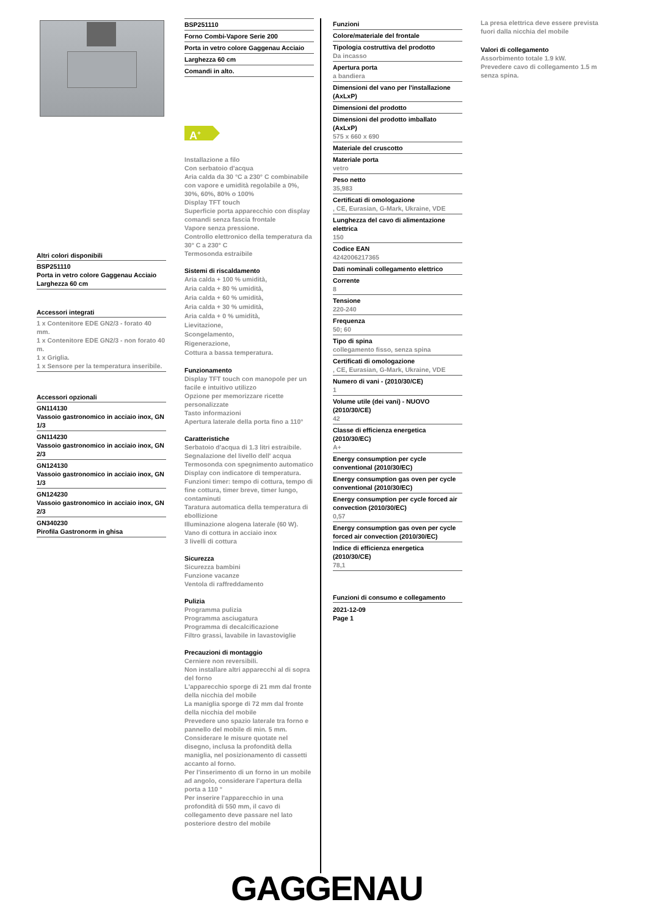Altri colori disponibili
BSP251110
Porta in vetro colore Gaggenau Acciaio
Larghezza 60 cm
Accessori integrati
1 x Contenitore EDE GN2/3 - forato 40 mm.
1 x Contenitore EDE GN2/3 - non forato 40 m.
1 x Griglia.
1 x Sensore per la temperatura inseribile.
Accessori opzionali
GN114130
Vassoio gastronomico in acciaio inox, GN 1/3
GN114230
Vassoio gastronomico in acciaio inox, GN 2/3
GN124130
Vassoio gastronomico in acciaio inox, GN 1/3
GN124230
Vassoio gastronomico in acciaio inox, GN 2/3
GN340230
Pirofila Gastronorm in ghisa
BSP251110
Forno Combi-Vapore Serie 200
Porta in vetro colore Gaggenau Acciaio
Larghezza 60 cm
Comandi in alto.
A<sup>+</sup>
Installazione a filo
Con serbatoio d'acqua
Aria calda da 30 °C a 230° C combinabile con vapore e umidità regolabile a 0%, 30%, 60%, 80% o 100%
Display TFT touch
Superficie porta apparecchio con display comandi senza fascia frontale
Vapore senza pressione.
Controllo elettronico della temperatura da 30° C a 230° C
Termosonda estraibile
Sistemi di riscaldamento
Aria calda + 100 % umidità,
Aria calda + 80 % umidità,
Aria calda + 60 % umidità,
Aria calda + 30 % umidità,
Aria calda + 0 % umidità,
Lievitazione,
Scongelamento,
Rigenerazione,
Cottura a bassa temperatura.
Funzionamento
Display TFT touch con manopole per un facile e intuitivo utilizzo
Opzione per memorizzare ricette personalizzate
Tasto informazioni
Apertura laterale della porta fino a 110°
Caratteristiche
Serbatoio d'acqua di 1.3 litri estraibile.
Segnalazione del livello dell' acqua
Termosonda con spegnimento automatico
Display con indicatore di temperatura.
Funzioni timer: tempo di cottura, tempo di fine cottura, timer breve, timer lungo, contaminuti
Taratura automatica della temperatura di ebollizione
Illuminazione alogena laterale (60 W).
Vano di cottura in acciaio inox
3 livelli di cottura
Sicurezza
Sicurezza bambini
Funzione vacanze
Ventola di raffreddamento
Pulizia
Programma pulizia
Programma asciugatura
Programma di decalcificazione
Filtro grassi, lavabile in lavastoviglie
Precauzioni di montaggio
Cerniere non reversibili.
Non installare altri apparecchi al di sopra del forno
L'apparecchio sporge di 21 mm dal fronte della nicchia del mobile
La maniglia sporge di 72 mm dal fronte della nicchia del mobile
Prevedere uno spazio laterale tra forno e pannello del mobile di min. 5 mm.
Considerare le misure quotate nel disegno, inclusa la profondità della maniglia, nel posizionamento di cassetti accanto al forno.
Per l'inserimento di un forno in un mobile ad angolo, considerare l'apertura della porta a 110 °
Per inserire l'apparecchio in una profondità di 550 mm, il cavo di collegamento deve passare nel lato posteriore destro del mobile
Funzioni
Colore/materiale del frontale
Tipologia costruttiva del prodotto
Da incasso
Apertura porta
a bandiera
Dimensioni del vano per l'installazione (AxLxP)
Dimensioni del prodotto
Dimensioni del prodotto imballato (AxLxP)
575 x 660 x 690
Materiale del cruscotto
Materiale porta
vetro
Peso netto
35,983
Certificati di omologazione
, CE, Eurasian, G-Mark, Ukraine, VDE
Lunghezza del cavo di alimentazione elettrica
150
Codice EAN
4242006217365
Dati nominali collegamento elettrico
Corrente
8
Tensione
220-240
Frequenza
50; 60
Tipo di spina
collegamento fisso, senza spina
Certificati di omologazione
, CE, Eurasian, G-Mark, Ukraine, VDE
Numero di vani - (2010/30/CE)
1
Volume utile (dei vani) - NUOVO (2010/30/CE)
42
Classe di efficienza energetica (2010/30/EC)
A+
Energy consumption per cycle conventional (2010/30/EC)
Energy consumption gas oven per cycle conventional (2010/30/EC)
Energy consumption per cycle forced air convection (2010/30/EC)
0,57
Energy consumption gas oven per cycle forced air convection (2010/30/EC)
Indice di efficienza energetica (2010/30/CE)
78,1
Funzioni di consumo e collegamento
2021-12-09
Page 1
La presa elettrica deve essere prevista fuori dalla nicchia del mobile
Valori di collegamento
Assorbimento totale 1.9 kW.
Prevedere cavo di collegamento 1.5 m senza spina.
GAGGENAU